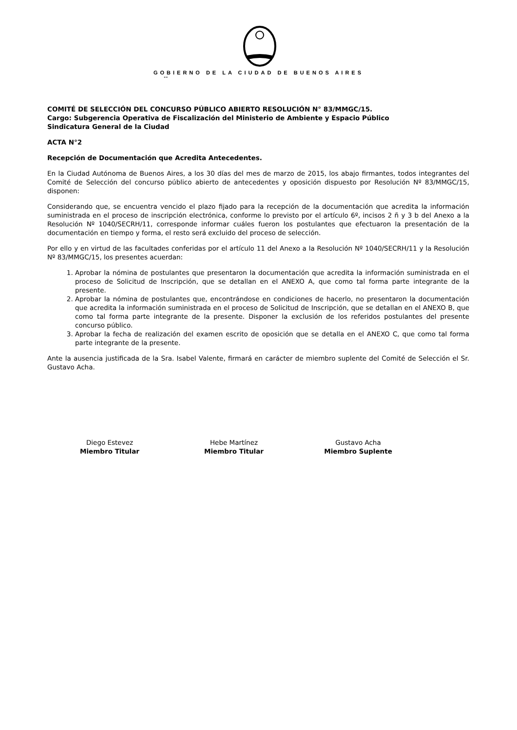GOBIERNO DE LA CIUDAD DE BUENOS AIRES
""
COMITÉ DE SELECCIÓN DEL CONCURSO PÚBLICO ABIERTO RESOLUCIÓN N° 83/MMGC/15.
Cargo: Subgerencia Operativa de Fiscalización del Ministerio de Ambiente y Espacio Público
Sindicatura General de la Ciudad
ACTA N°2
Recepción de Documentación que Acredita Antecedentes.
En la Ciudad Autónoma de Buenos Aires, a los 30 días del mes de marzo de 2015, los abajo firmantes, todos integrantes del Comité de Selección del concurso público abierto de antecedentes y oposición dispuesto por Resolución Nº 83/MMGC/15, disponen:
Considerando que, se encuentra vencido el plazo fijado para la recepción de la documentación que acredita la información suministrada en el proceso de inscripción electrónica, conforme lo previsto por el artículo 6º, incisos 2 ñ y 3 b del Anexo a la Resolución Nº 1040/SECRH/11, corresponde informar cuáles fueron los postulantes que efectuaron la presentación de la documentación en tiempo y forma, el resto será excluido del proceso de selección.
Por ello y en virtud de las facultades conferidas por el artículo 11 del Anexo a la Resolución Nº 1040/SECRH/11 y la Resolución Nº 83/MMGC/15, los presentes acuerdan:
1. Aprobar la nómina de postulantes que presentaron la documentación que acredita la información suministrada en el proceso de Solicitud de Inscripción, que se detallan en el ANEXO A, que como tal forma parte integrante de la presente.
2. Aprobar la nómina de postulantes que, encontrándose en condiciones de hacerlo, no presentaron la documentación que acredita la información suministrada en el proceso de Solicitud de Inscripción, que se detallan en el ANEXO B, que como tal forma parte integrante de la presente. Disponer la exclusión de los referidos postulantes del presente concurso público.
3. Aprobar la fecha de realización del examen escrito de oposición que se detalla en el ANEXO C, que como tal forma parte integrante de la presente.
Ante la ausencia justificada de la Sra. Isabel Valente, firmará en carácter de miembro suplente del Comité de Selección el Sr. Gustavo Acha.
Diego Estevez
Miembro Titular
Hebe Martínez
Miembro Titular
Gustavo Acha
Miembro Suplente